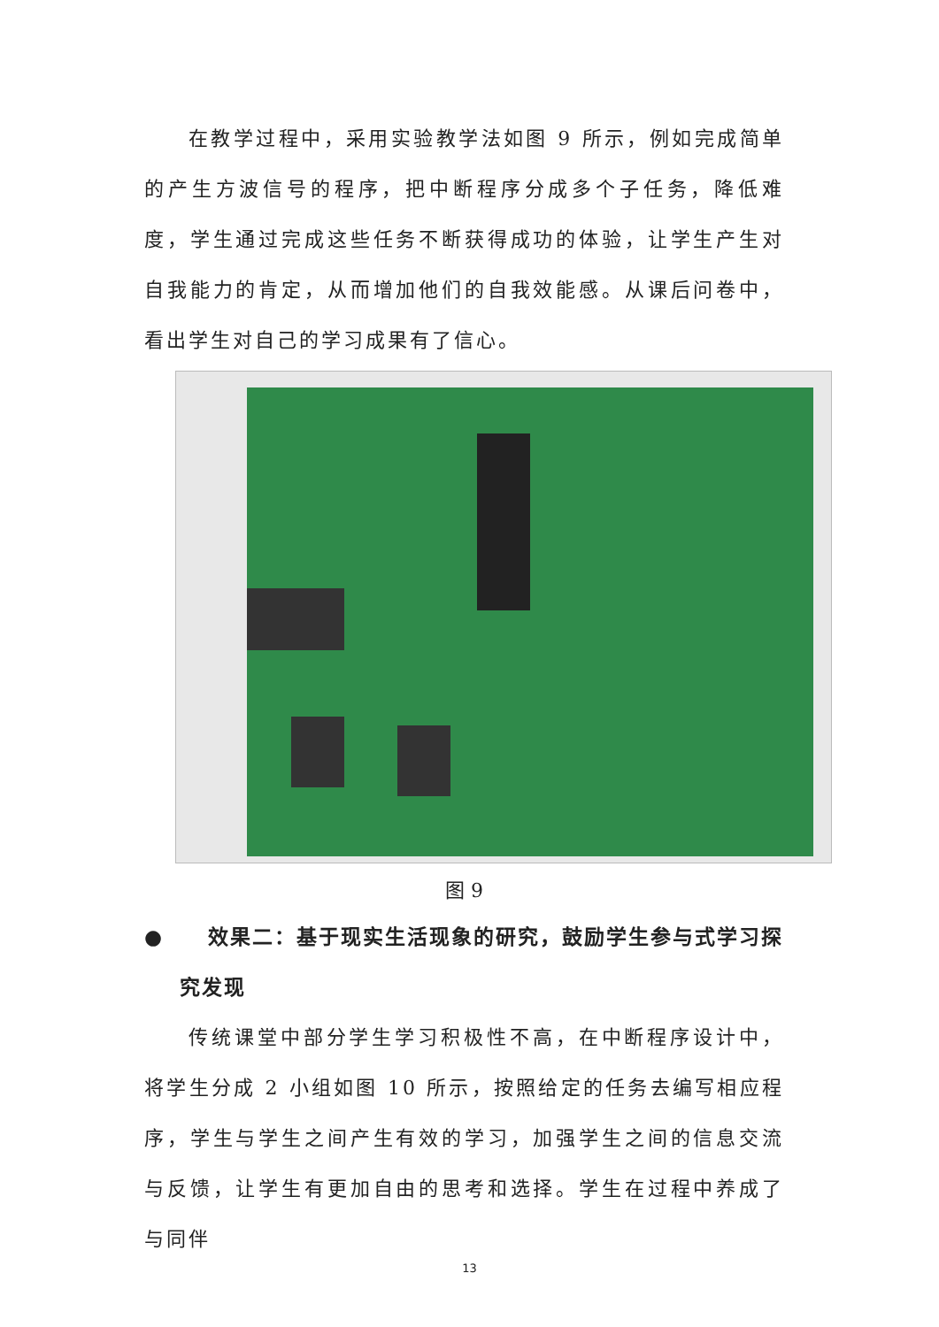在教学过程中，采用实验教学法如图 9 所示，例如完成简单的产生方波信号的程序，把中断程序分成多个子任务，降低难度，学生通过完成这些任务不断获得成功的体验，让学生产生对自我能力的肯定，从而增加他们的自我效能感。从课后问卷中，看出学生对自己的学习成果有了信心。
图 9
● 效果二：基于现实生活现象的研究，鼓励学生参与式学习探
究发现
传统课堂中部分学生学习积极性不高，在中断程序设计中，将学生分成 2 小组如图 10 所示，按照给定的任务去编写相应程序，学生与学生之间产生有效的学习，加强学生之间的信息交流与反馈，让学生有更加自由的思考和选择。学生在过程中养成了与同伴
13